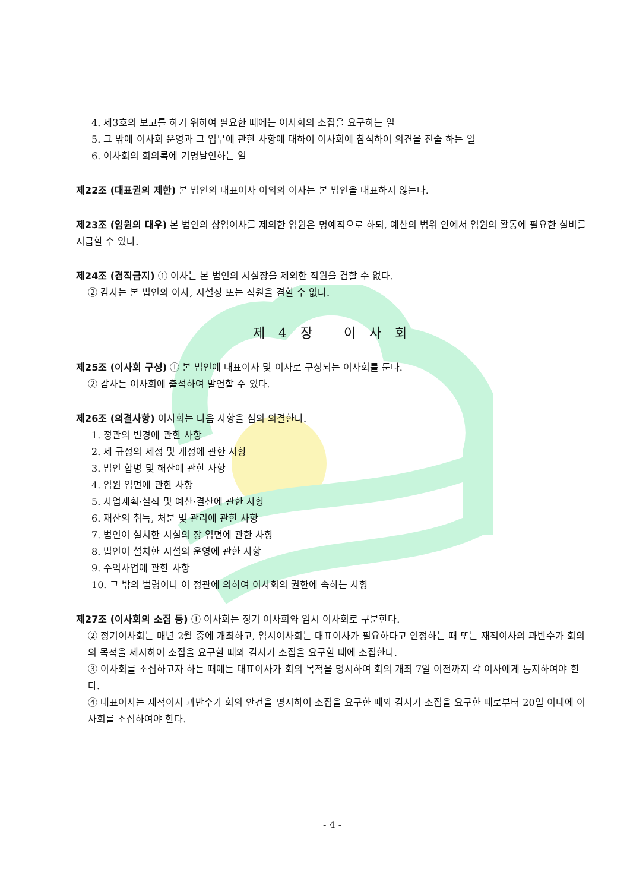4. 제3호의 보고를 하기 위하여 필요한 때에는 이사회의 소집을 요구하는 일
5. 그 밖에 이사회 운영과 그 업무에 관한 사항에 대하여 이사회에 참석하여 의견을 진술 하는 일
6. 이사회의 회의록에 기명날인하는 일
제22조 (대표권의 제한) 본 법인의 대표이사 이외의 이사는 본 법인을 대표하지 않는다.
제23조 (임원의 대우) 본 법인의 상임이사를 제외한 임원은 명예직으로 하되, 예산의 범위 안에서 임원의 활동에 필요한 실비를 지급할 수 있다.
제24조 (겸직금지) ① 이사는 본 법인의 시설장을 제외한 직원을 겸할 수 없다.
② 감사는 본 법인의 이사, 시설장 또는 직원을 겸할 수 없다.
제 4 장 이 사 회
제25조 (이사회 구성) ① 본 법인에 대표이사 및 이사로 구성되는 이사회를 둔다.
② 감사는 이사회에 출석하여 발언할 수 있다.
제26조 (의결사항) 이사회는 다음 사항을 심의 의결한다.
1. 정관의 변경에 관한 사항
2. 제 규정의 제정 및 개정에 관한 사항
3. 법인 합병 및 해산에 관한 사항
4. 임원 임면에 관한 사항
5. 사업계획·실적 및 예산·결산에 관한 사항
6. 재산의 취득, 처분 및 관리에 관한 사항
7. 법인이 설치한 시설의 장 임면에 관한 사항
8. 법인이 설치한 시설의 운영에 관한 사항
9. 수익사업에 관한 사항
10. 그 밖의 법령이나 이 정관에 의하여 이사회의 권한에 속하는 사항
제27조 (이사회의 소집 등) ① 이사회는 정기 이사회와 임시 이사회로 구분한다.
② 정기이사회는 매년 2월 중에 개최하고, 임시이사회는 대표이사가 필요하다고 인정하는 때 또는 재적이사의 과반수가 회의의 목적을 제시하여 소집을 요구할 때와 감사가 소집을 요구할 때에 소집한다.
③ 이사회를 소집하고자 하는 때에는 대표이사가 회의 목적을 명시하여 회의 개최 7일 이전까지 각 이사에게 통지하여야 한다.
④ 대표이사는 재적이사 과반수가 회의 안건을 명시하여 소집을 요구한 때와 감사가 소집을 요구한 때로부터 20일 이내에 이사회를 소집하여야 한다.
- 4 -